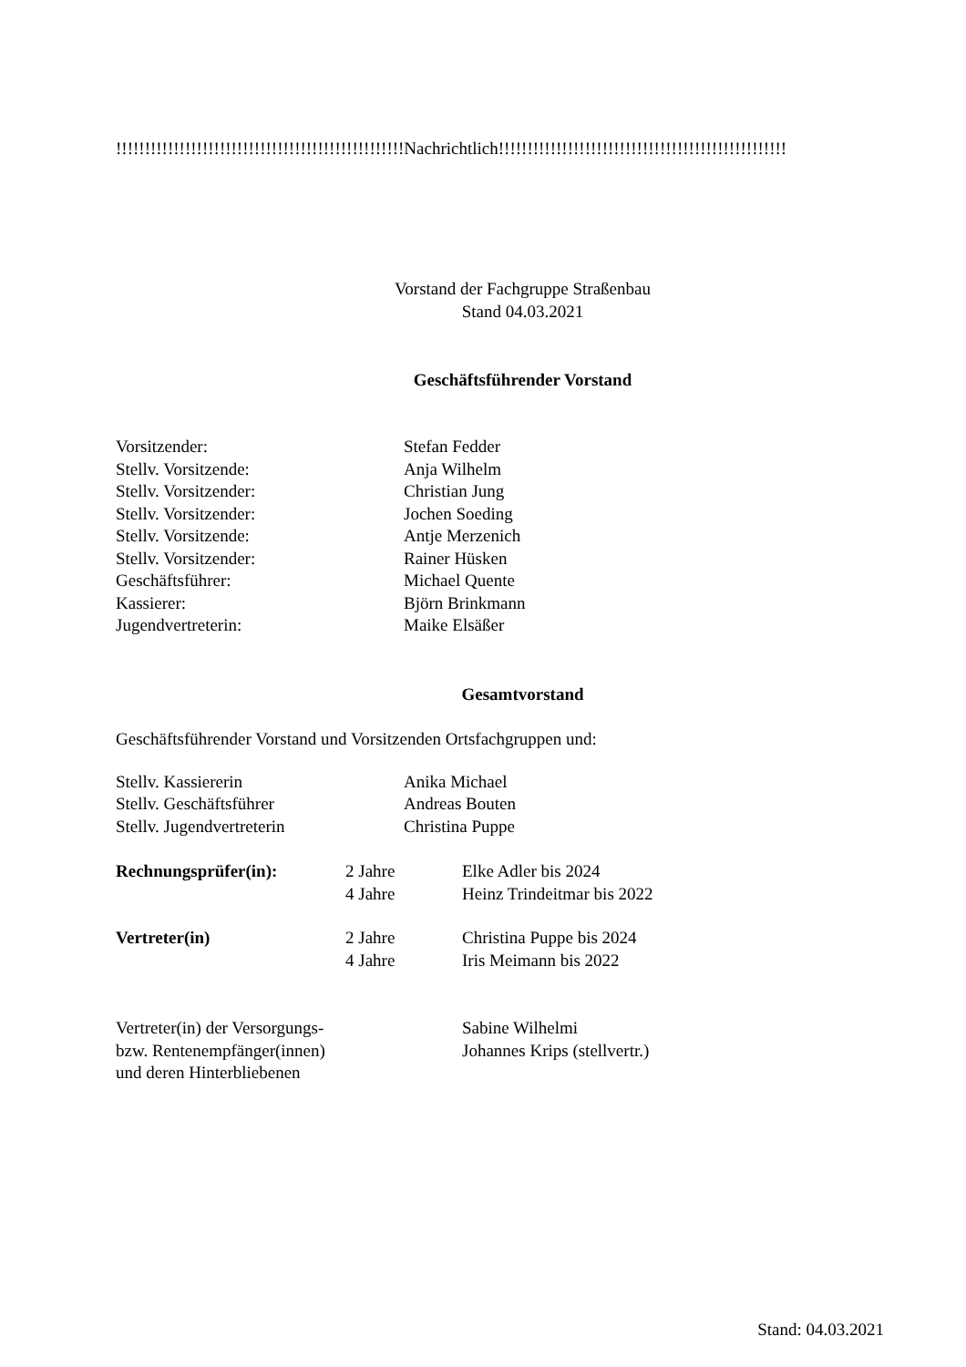!!!!!!!!!!!!!!!!!!!!!!!!!!!!!!!!!!!!!!!!!!!!!!!!!!Nachrichtlich!!!!!!!!!!!!!!!!!!!!!!!!!!!!!!!!!!!!!!!!!!!!!!!!!!
Vorstand der Fachgruppe Straßenbau
Stand 04.03.2021
Geschäftsführender Vorstand
| Vorsitzender: | Stefan Fedder |
| Stellv. Vorsitzende: | Anja Wilhelm |
| Stellv. Vorsitzender: | Christian Jung |
| Stellv. Vorsitzender: | Jochen Soeding |
| Stellv. Vorsitzende: | Antje Merzenich |
| Stellv. Vorsitzender: | Rainer Hüsken |
| Geschäftsführer: | Michael Quente |
| Kassierer: | Björn Brinkmann |
| Jugendvertreterin: | Maike Elsäßer |
Gesamtvorstand
Geschäftsführender Vorstand und Vorsitzenden Ortsfachgruppen und:
| Stellv. Kassiererin | Anika Michael |
| Stellv. Geschäftsführer | Andreas Bouten |
| Stellv. Jugendvertreterin | Christina Puppe |
| Rechnungsprüfer(in): | 2 Jahre | Elke Adler bis 2024 |
| | 4 Jahre | Heinz Trindeitmar bis 2022 |
| Vertreter(in) | 2 Jahre | Christina Puppe bis 2024 |
| | 4 Jahre | Iris Meimann bis 2022 |
| Vertreter(in) der Versorgungs- bzw. Rentenempfänger(innen) und deren Hinterbliebenen | Sabine Wilhelmi Johannes Krips (stellvertr.) |
Stand: 04.03.2021